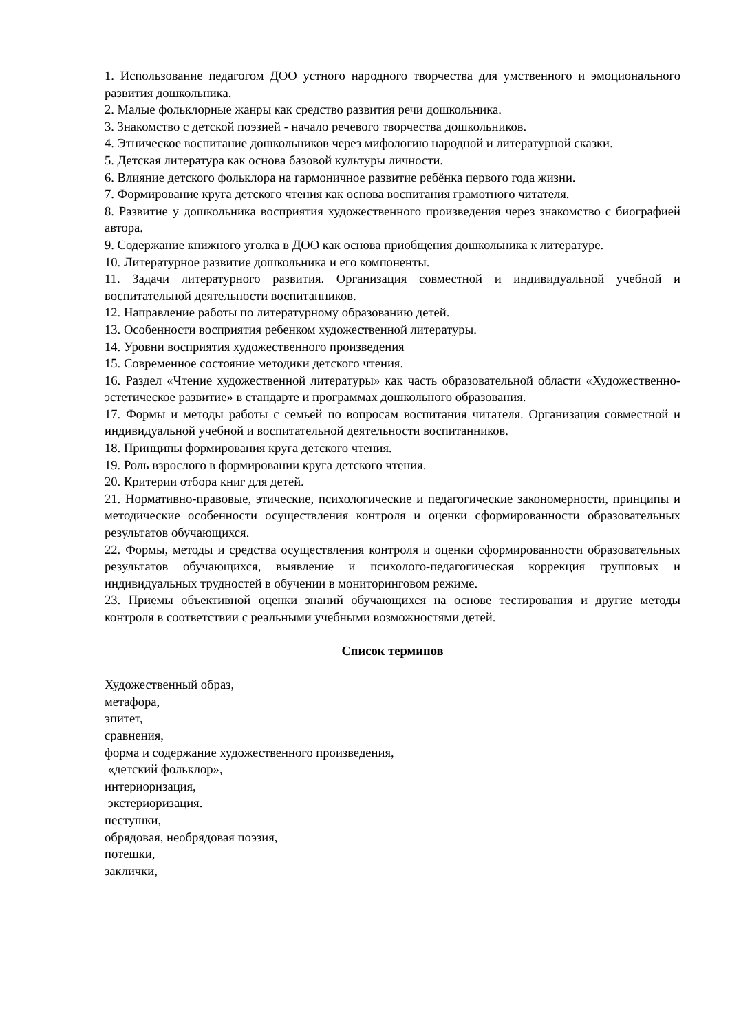1. Использование педагогом ДОО устного народного творчества для умственного и эмоционального развития дошкольника.
2. Малые фольклорные жанры как средство развития речи дошкольника.
3. Знакомство с детской поэзией - начало речевого творчества дошкольников.
4. Этническое воспитание дошкольников через мифологию народной и литературной сказки.
5. Детская литература как основа базовой культуры личности.
6. Влияние детского фольклора на гармоничное развитие ребёнка первого года жизни.
7. Формирование круга детского чтения как основа воспитания грамотного читателя.
8. Развитие у дошкольника восприятия художественного произведения через знакомство с биографией автора.
9. Содержание книжного уголка в ДОО как основа приобщения дошкольника к литературе.
10. Литературное развитие дошкольника и его компоненты.
11. Задачи литературного развития. Организация совместной и индивидуальной учебной и воспитательной деятельности воспитанников.
12. Направление работы по литературному образованию детей.
13. Особенности восприятия ребенком художественной литературы.
14. Уровни восприятия художественного произведения
15. Современное состояние методики детского чтения.
16. Раздел «Чтение художественной литературы» как часть образовательной области «Художественно-эстетическое развитие» в стандарте и программах дошкольного образования.
17. Формы и методы работы с семьей по вопросам воспитания читателя. Организация совместной и индивидуальной учебной и воспитательной деятельности воспитанников.
18. Принципы формирования круга детского чтения.
19. Роль взрослого в формировании круга детского чтения.
20. Критерии отбора книг для детей.
21. Нормативно-правовые, этические, психологические и педагогические закономерности, принципы и методические особенности осуществления контроля и оценки сформированности образовательных результатов обучающихся.
22. Формы, методы и средства осуществления контроля и оценки сформированности образовательных результатов обучающихся, выявление и психолого-педагогическая коррекция групповых и индивидуальных трудностей в обучении в мониторинговом режиме.
23. Приемы объективной оценки знаний обучающихся на основе тестирования и другие методы контроля в соответствии с реальными учебными возможностями детей.
Список терминов
Художественный образ,
метафора,
эпитет,
сравнения,
форма и содержание художественного произведения,
«детский фольклор»,
интериоризация,
экстериоризация.
пестушки,
обрядовая, необрядовая поэзия,
потешки,
заклички,